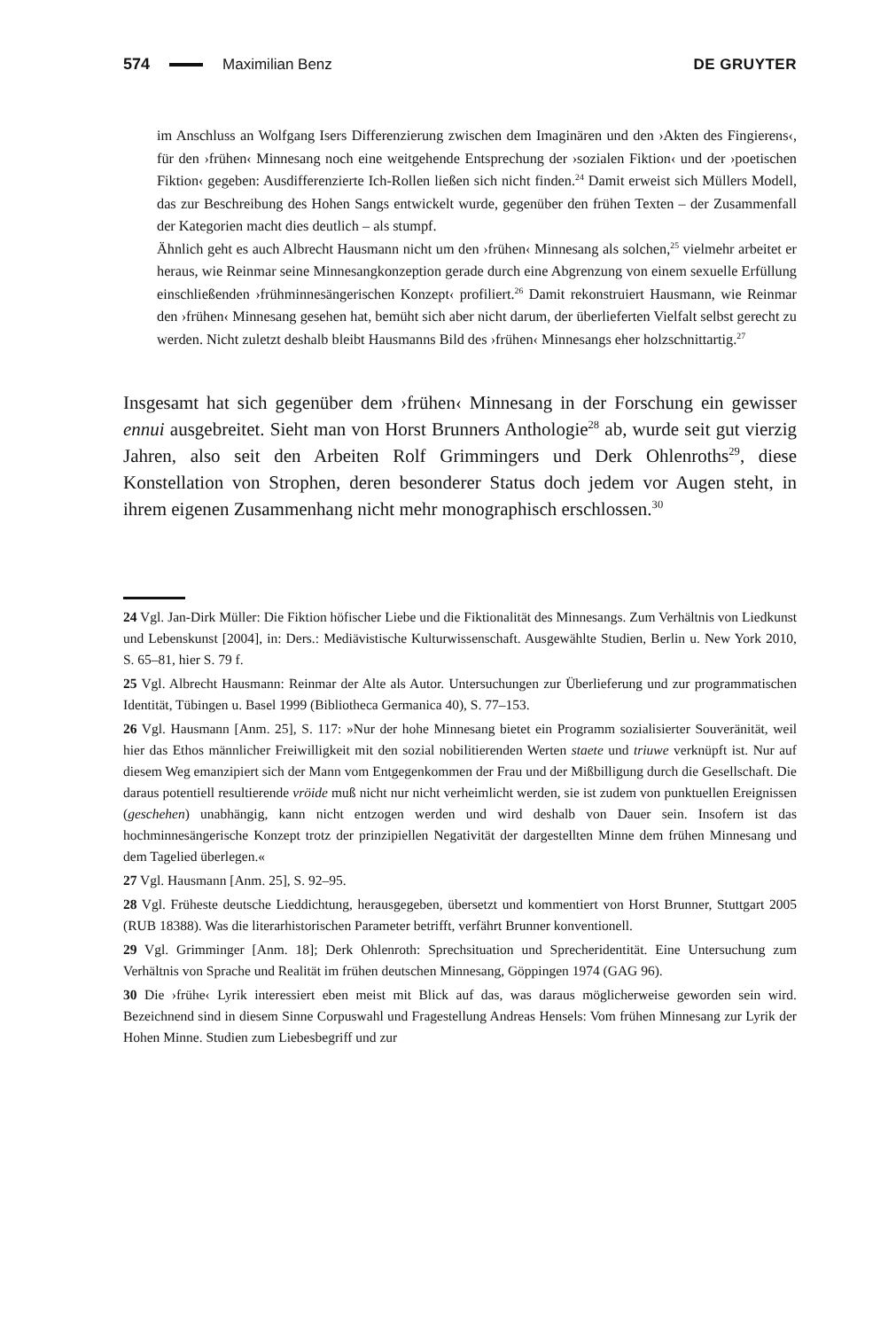574 Maximilian Benz DE GRUYTER
im Anschluss an Wolfgang Isers Differenzierung zwischen dem Imaginären und den ›Akten des Fingierens‹, für den ›frühen‹ Minnesang noch eine weitgehende Entsprechung der ›sozialen Fiktion‹ und der ›poetischen Fiktion‹ gegeben: Ausdifferenzierte Ich-Rollen ließen sich nicht finden.<sup>24</sup> Damit erweist sich Müllers Modell, das zur Beschreibung des Hohen Sangs entwickelt wurde, gegenüber den frühen Texten – der Zusammenfall der Kategorien macht dies deutlich – als stumpf.
Ähnlich geht es auch Albrecht Hausmann nicht um den ›frühen‹ Minnesang als solchen,<sup>25</sup> vielmehr arbeitet er heraus, wie Reinmar seine Minnesangkonzeption gerade durch eine Abgrenzung von einem sexuelle Erfüllung einschließenden ›frühminnesängerischen Konzept‹ profiliert.<sup>26</sup> Damit rekonstruiert Hausmann, wie Reinmar den ›frühen‹ Minnesang gesehen hat, bemüht sich aber nicht darum, der überlieferten Vielfalt selbst gerecht zu werden. Nicht zuletzt deshalb bleibt Hausmanns Bild des ›frühen‹ Minnesangs eher holzschnittartig.<sup>27</sup>
Insgesamt hat sich gegenüber dem ›frühen‹ Minnesang in der Forschung ein gewisser ennui ausgebreitet. Sieht man von Horst Brunners Anthologie<sup>28</sup> ab, wurde seit gut vierzig Jahren, also seit den Arbeiten Rolf Grimmingers und Derk Ohlenroths<sup>29</sup>, diese Konstellation von Strophen, deren besonderer Status doch jedem vor Augen steht, in ihrem eigenen Zusammenhang nicht mehr monographisch erschlossen.<sup>30</sup>
24 Vgl. Jan-Dirk Müller: Die Fiktion höfischer Liebe und die Fiktionalität des Minnesangs. Zum Verhältnis von Liedkunst und Lebenskunst [2004], in: Ders.: Mediävistische Kulturwissenschaft. Ausgewählte Studien, Berlin u. New York 2010, S. 65–81, hier S. 79 f.
25 Vgl. Albrecht Hausmann: Reinmar der Alte als Autor. Untersuchungen zur Überlieferung und zur programmatischen Identität, Tübingen u. Basel 1999 (Bibliotheca Germanica 40), S. 77–153.
26 Vgl. Hausmann [Anm. 25], S. 117: »Nur der hohe Minnesang bietet ein Programm sozialisierter Souveränität, weil hier das Ethos männlicher Freiwilligkeit mit den sozial nobilitierenden Werten staete und triuwe verknüpft ist. Nur auf diesem Weg emanzipiert sich der Mann vom Entgegenkommen der Frau und der Mißbilligung durch die Gesellschaft. Die daraus potentiell resultierende vröide muß nicht nur nicht verheimlicht werden, sie ist zudem von punktuellen Ereignissen (geschehen) unabhängig, kann nicht entzogen werden und wird deshalb von Dauer sein. Insofern ist das hochminnesängerische Konzept trotz der prinzipiellen Negativität der dargestellten Minne dem frühen Minnesang und dem Tagelied überlegen.«
27 Vgl. Hausmann [Anm. 25], S. 92–95.
28 Vgl. Früheste deutsche Lieddichtung, herausgegeben, übersetzt und kommentiert von Horst Brunner, Stuttgart 2005 (RUB 18388). Was die literarhistorischen Parameter betrifft, verfährt Brunner konventionell.
29 Vgl. Grimminger [Anm. 18]; Derk Ohlenroth: Sprechsituation und Sprecheridentität. Eine Untersuchung zum Verhältnis von Sprache und Realität im frühen deutschen Minnesang, Göppingen 1974 (GAG 96).
30 Die ›frühe‹ Lyrik interessiert eben meist mit Blick auf das, was daraus möglicherweise geworden sein wird. Bezeichnend sind in diesem Sinne Corpuswahl und Fragestellung Andreas Hensels: Vom frühen Minnesang zur Lyrik der Hohen Minne. Studien zum Liebesbegriff und zur